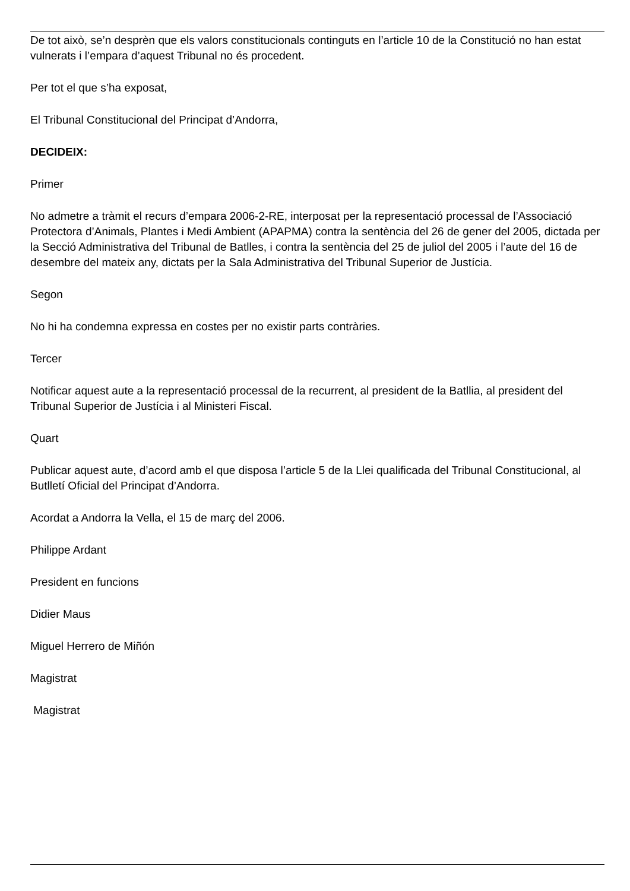De tot això, se’n desprèn que els valors constitucionals continguts en l’article 10 de la Constitució no han estat vulnerats i l’empara d’aquest Tribunal no és procedent.
Per tot el que s’ha exposat,
El Tribunal Constitucional del Principat d’Andorra,
DECIDEIX:
Primer
No admetre a tràmit el recurs d’empara 2006-2-RE, interposat per la representació processal de l’Associació Protectora d’Animals, Plantes i Medi Ambient (APAPMA) contra la sentència del 26 de gener del 2005, dictada per la Secció Administrativa del Tribunal de Batlles, i contra la sentència del 25 de juliol del 2005 i l’aute del 16 de desembre del mateix any, dictats per la Sala Administrativa del Tribunal Superior de Justícia.
Segon
No hi ha condemna expressa en costes per no existir parts contràries.
Tercer
Notificar aquest aute a la representació processal de la recurrent, al president de la Batllia, al president del Tribunal Superior de Justícia i al Ministeri Fiscal.
Quart
Publicar aquest aute, d’acord amb el que disposa l’article 5 de la Llei qualificada del Tribunal Constitucional, al Butlletí Oficial del Principat d’Andorra.
Acordat a Andorra la Vella, el 15 de març del 2006.
Philippe Ardant
President en funcions
Didier Maus
Miguel Herrero de Miñón
Magistrat
Magistrat